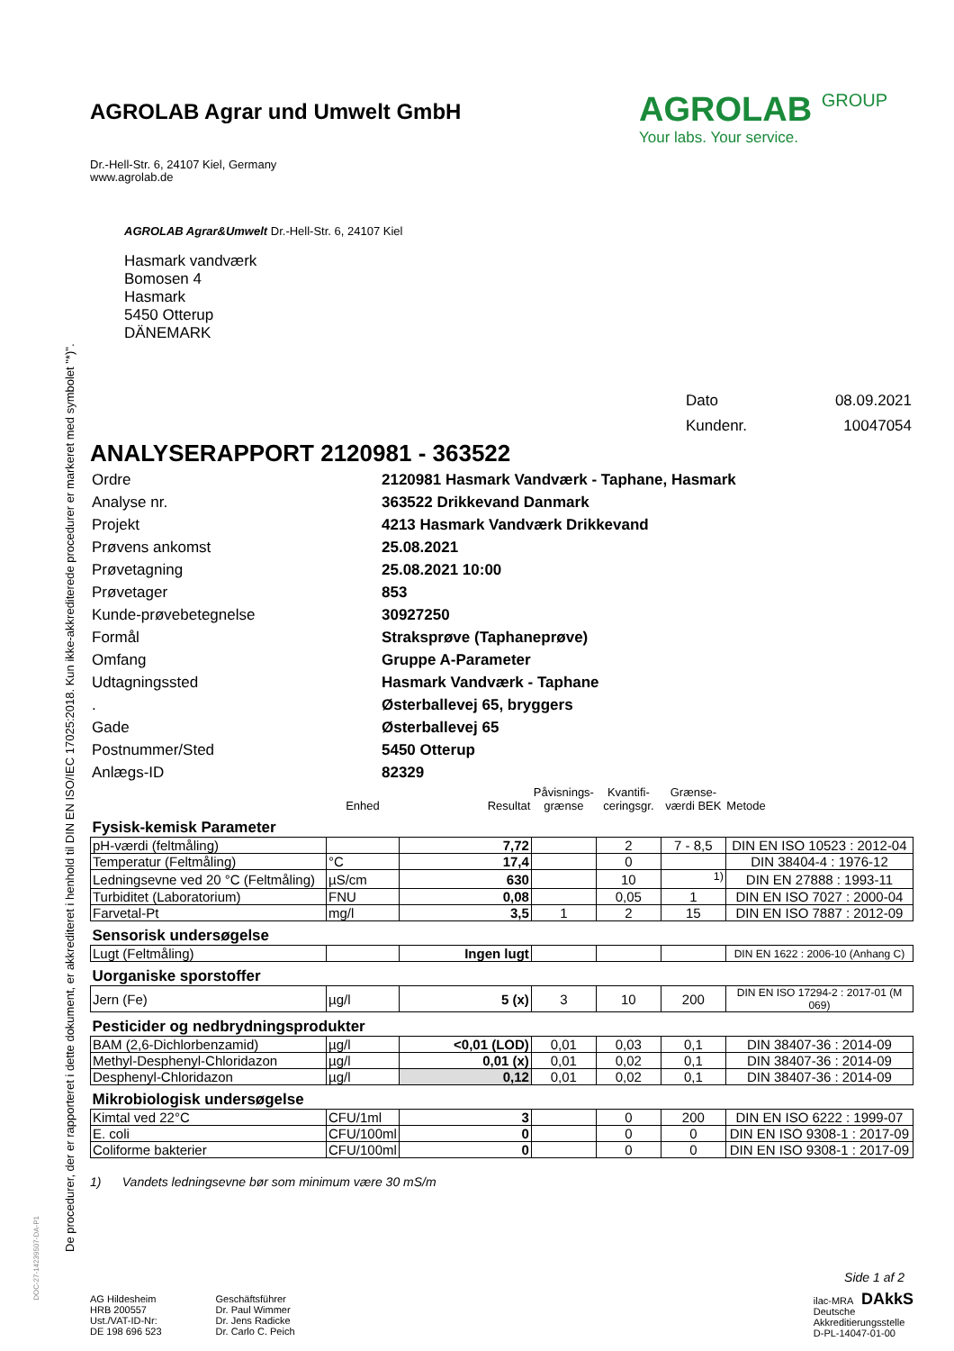De procedurer, der er rapporteret i dette dokument, er akkrediteret i henhold til DIN EN ISO/IEC 17025:2018. Kun ikke-akkrediterede procedurer er markeret med symbolet "*)".
AGROLAB GROUP
Your labs. Your service.
AGROLAB Agrar und Umwelt GmbH
Dr.-Hell-Str. 6, 24107 Kiel, Germany
www.agrolab.de
AGROLAB Agrar&Umwelt Dr.-Hell-Str. 6, 24107 Kiel
Hasmark vandværk
Bomosen 4
Hasmark
5450 Otterup
DÄNEMARK
| Dato | 08.09.2021 |
| Kundenr. | 10047054 |
ANALYSERAPPORT 2120981 - 363522
| Ordre | 2120981 Hasmark Vandværk - Taphane, Hasmark |
| Analyse nr. | 363522 Drikkevand Danmark |
| Projekt | 4213 Hasmark Vandværk Drikkevand |
| Prøvens ankomst | 25.08.2021 |
| Prøvetagning | 25.08.2021 10:00 |
| Prøvetager | 853 |
| Kunde-prøvebetegnelse | 30927250 |
| Formål | Straksprøve (Taphaneprøve) |
| Omfang | Gruppe A-Parameter |
| Udtagningssted | Hasmark Vandværk - Taphane |
| . | Østerballevej 65, bryggers |
| Gade | Østerballevej 65 |
| Postnummer/Sted | 5450 Otterup |
| Anlægs-ID | 82329 |
| | Enhed | Resultat | Påvisnings- grænse | Kvantifi- ceringsgr. | Grænse- værdi BEK | Metode |
| --- | --- | --- | --- | --- | --- | --- |
| Fysisk-kemisk Parameter | | | | | | |
| pH-værdi (feltmåling) | | 7,72 | | 2 | 7 - 8,5 | DIN EN ISO 10523 : 2012-04 |
| Temperatur (Feltmåling) | °C | 17,4 | | 0 | | DIN 38404-4 : 1976-12 |
| Ledningsevne ved 20 °C (Feltmåling) | µS/cm | 630 | | 10 | <sup>1)</sup> | DIN EN 27888 : 1993-11 |
| Turbiditet (Laboratorium) | FNU | 0,08 | | 0,05 | 1 | DIN EN ISO 7027 : 2000-04 |
| Farvetal-Pt | mg/l | 3,5 | 1 | 2 | 15 | DIN EN ISO 7887 : 2012-09 |
| Sensorisk undersøgelse | | | | | | |
| Lugt (Feltmåling) | | Ingen lugt | | | | DIN EN 1622 : 2006-10 (Anhang C) |
| Uorganiske sporstoffer | | | | | | |
| Jern (Fe) | µg/l | 5 (x) | 3 | 10 | 200 | DIN EN ISO 17294-2 : 2017-01 (M 069) |
| Pesticider og nedbrydningsprodukter | | | | | | |
| BAM (2,6-Dichlorbenzamid) | µg/l | <0,01 (LOD) | 0,01 | 0,03 | 0,1 | DIN 38407-36 : 2014-09 |
| Methyl-Desphenyl-Chloridazon | µg/l | 0,01 (x) | 0,01 | 0,02 | 0,1 | DIN 38407-36 : 2014-09 |
| Desphenyl-Chloridazon | µg/l | 0,12 | 0,01 | 0,02 | 0,1 | DIN 38407-36 : 2014-09 |
| Mikrobiologisk undersøgelse | | | | | | |
| Kimtal ved 22°C | CFU/1ml | 3 | | 0 | 200 | DIN EN ISO 6222 : 1999-07 |
| E. coli | CFU/100ml | 0 | | 0 | 0 | DIN EN ISO 9308-1 : 2017-09 |
| Coliforme bakterier | CFU/100ml | 0 | | 0 | 0 | DIN EN ISO 9308-1 : 2017-09 |
1) Vandets ledningsevne bør som minimum være 30 mS/m
Side 1 af 2
AG Hildesheim
HRB 200557
Ust./VAT-ID-Nr:
DE 198 696 523
Geschäftsführer
Dr. Paul Wimmer
Dr. Jens Radicke
Dr. Carlo C. Peich
ilac-MRA DAkkS
Deutsche
Akkreditierungsstelle
D-PL-14047-01-00
DOC-27-14239507-DA-P1